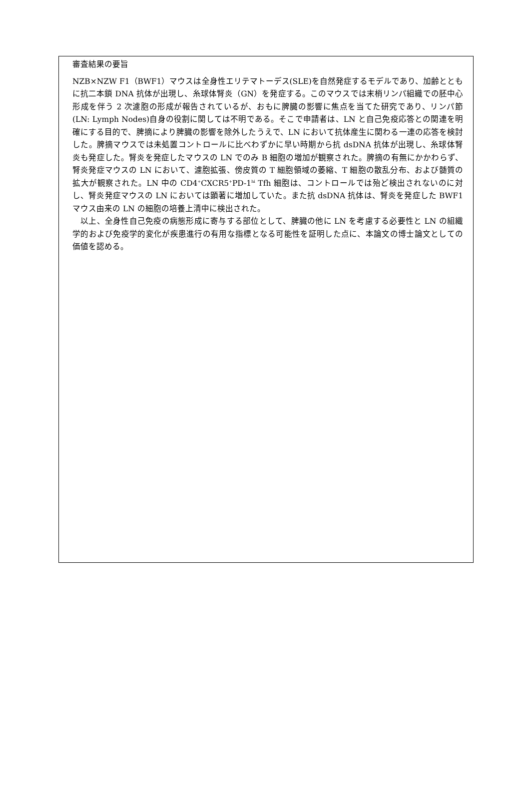審査結果の要旨
NZB×NZW F1（BWF1）マウスは全身性エリテマトーデス(SLE)を自然発症するモデルであり、加齢とともに抗二本鎖 DNA 抗体が出現し、糸球体腎炎（GN）を発症する。このマウスでは末梢リンパ組織での胚中心形成を伴う 2 次濾胞の形成が報告されているが、おもに脾臓の影響に焦点を当てた研究であり、リンパ節(LN: Lymph Nodes)自身の役割に関しては不明である。そこで申請者は、LN と自己免疫応答との関連を明確にする目的で、脾摘により脾臓の影響を除外したうえで、LN において抗体産生に関わる一連の応答を検討した。脾摘マウスでは未処置コントロールに比べわずかに早い時期から抗 dsDNA 抗体が出現し、糸球体腎炎も発症した。腎炎を発症したマウスの LN でのみ B 細胞の増加が観察された。脾摘の有無にかかわらず、腎炎発症マウスの LN において、濾胞拡張、傍皮質の T 細胞領域の萎縮、T 細胞の散乱分布、および髄質の拡大が観察された。LN 中の CD4<sup>+</sup>CXCR5<sup>+</sup>PD-1<sup>hi</sup> Tfh 細胞は、コントロールでは殆ど検出されないのに対し、腎炎発症マウスの LN においては顕著に増加していた。また抗 dsDNA 抗体は、腎炎を発症した BWF1 マウス由来の LN の細胞の培養上清中に検出された。
　以上、全身性自己免疫の病態形成に寄与する部位として、脾臓の他に LN を考慮する必要性と LN の組織学的および免疫学的変化が疾患進行の有用な指標となる可能性を証明した点に、本論文の博士論文としての価値を認める。